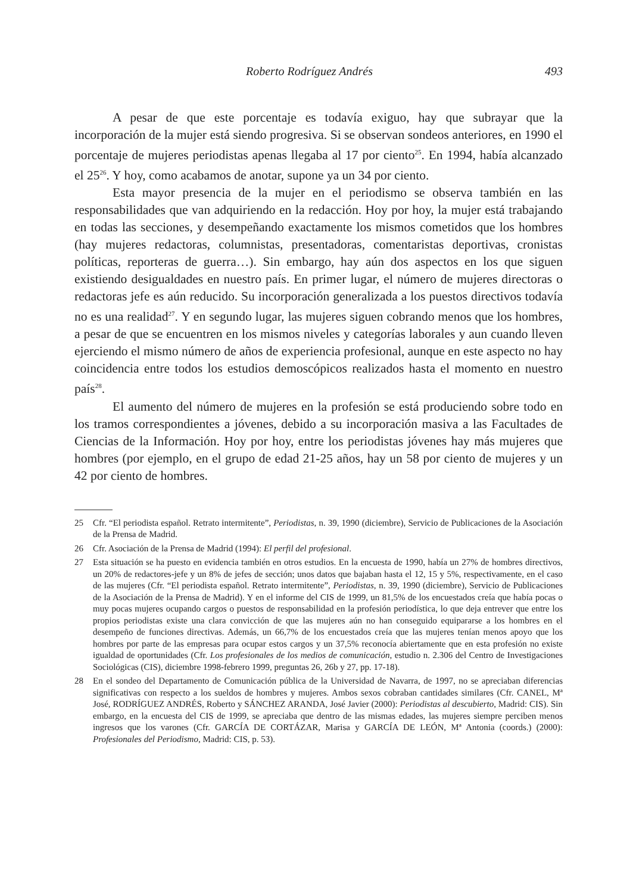Roberto Rodríguez Andrés 493
A pesar de que este porcentaje es todavía exiguo, hay que subrayar que la incorporación de la mujer está siendo progresiva. Si se observan sondeos anteriores, en 1990 el porcentaje de mujeres periodistas apenas llegaba al 17 por ciento<sup>25</sup>. En 1994, había alcanzado el 25<sup>26</sup>. Y hoy, como acabamos de anotar, supone ya un 34 por ciento.
Esta mayor presencia de la mujer en el periodismo se observa también en las responsabilidades que van adquiriendo en la redacción. Hoy por hoy, la mujer está trabajando en todas las secciones, y desempeñando exactamente los mismos cometidos que los hombres (hay mujeres redactoras, columnistas, presentadoras, comentaristas deportivas, cronistas políticas, reporteras de guerra…). Sin embargo, hay aún dos aspectos en los que siguen existiendo desigualdades en nuestro país. En primer lugar, el número de mujeres directoras o redactoras jefe es aún reducido. Su incorporación generalizada a los puestos directivos todavía no es una realidad<sup>27</sup>. Y en segundo lugar, las mujeres siguen cobrando menos que los hombres, a pesar de que se encuentren en los mismos niveles y categorías laborales y aun cuando lleven ejerciendo el mismo número de años de experiencia profesional, aunque en este aspecto no hay coincidencia entre todos los estudios demoscópicos realizados hasta el momento en nuestro país<sup>28</sup>.
El aumento del número de mujeres en la profesión se está produciendo sobre todo en los tramos correspondientes a jóvenes, debido a su incorporación masiva a las Facultades de Ciencias de la Información. Hoy por hoy, entre los periodistas jóvenes hay más mujeres que hombres (por ejemplo, en el grupo de edad 21-25 años, hay un 58 por ciento de mujeres y un 42 por ciento de hombres.
25 Cfr. “El periodista español. Retrato intermitente”, Periodistas, n. 39, 1990 (diciembre), Servicio de Publicaciones de la Asociación de la Prensa de Madrid.
26 Cfr. Asociación de la Prensa de Madrid (1994): El perfil del profesional.
27 Esta situación se ha puesto en evidencia también en otros estudios. En la encuesta de 1990, había un 27% de hombres directivos, un 20% de redactores-jefe y un 8% de jefes de sección; unos datos que bajaban hasta el 12, 15 y 5%, respectivamente, en el caso de las mujeres (Cfr. “El periodista español. Retrato intermitente”, Periodistas, n. 39, 1990 (diciembre), Servicio de Publicaciones de la Asociación de la Prensa de Madrid). Y en el informe del CIS de 1999, un 81,5% de los encuestados creía que había pocas o muy pocas mujeres ocupando cargos o puestos de responsabilidad en la profesión periodística, lo que deja entrever que entre los propios periodistas existe una clara convicción de que las mujeres aún no han conseguido equipararse a los hombres en el desempeño de funciones directivas. Además, un 66,7% de los encuestados creía que las mujeres tenían menos apoyo que los hombres por parte de las empresas para ocupar estos cargos y un 37,5% reconocía abiertamente que en esta profesión no existe igualdad de oportunidades (Cfr. Los profesionales de los medios de comunicación, estudio n. 2.306 del Centro de Investigaciones Sociológicas (CIS), diciembre 1998-febrero 1999, preguntas 26, 26b y 27, pp. 17-18).
28 En el sondeo del Departamento de Comunicación pública de la Universidad de Navarra, de 1997, no se apreciaban diferencias significativas con respecto a los sueldos de hombres y mujeres. Ambos sexos cobraban cantidades similares (Cfr. CANEL, Mª José, RODRÍGUEZ ANDRÉS, Roberto y SÁNCHEZ ARANDA, José Javier (2000): Periodistas al descubierto, Madrid: CIS). Sin embargo, en la encuesta del CIS de 1999, se apreciaba que dentro de las mismas edades, las mujeres siempre perciben menos ingresos que los varones (Cfr. GARCÍA DE CORTÁZAR, Marisa y GARCÍA DE LEÓN, Mª Antonia (coords.) (2000): Profesionales del Periodismo, Madrid: CIS, p. 53).